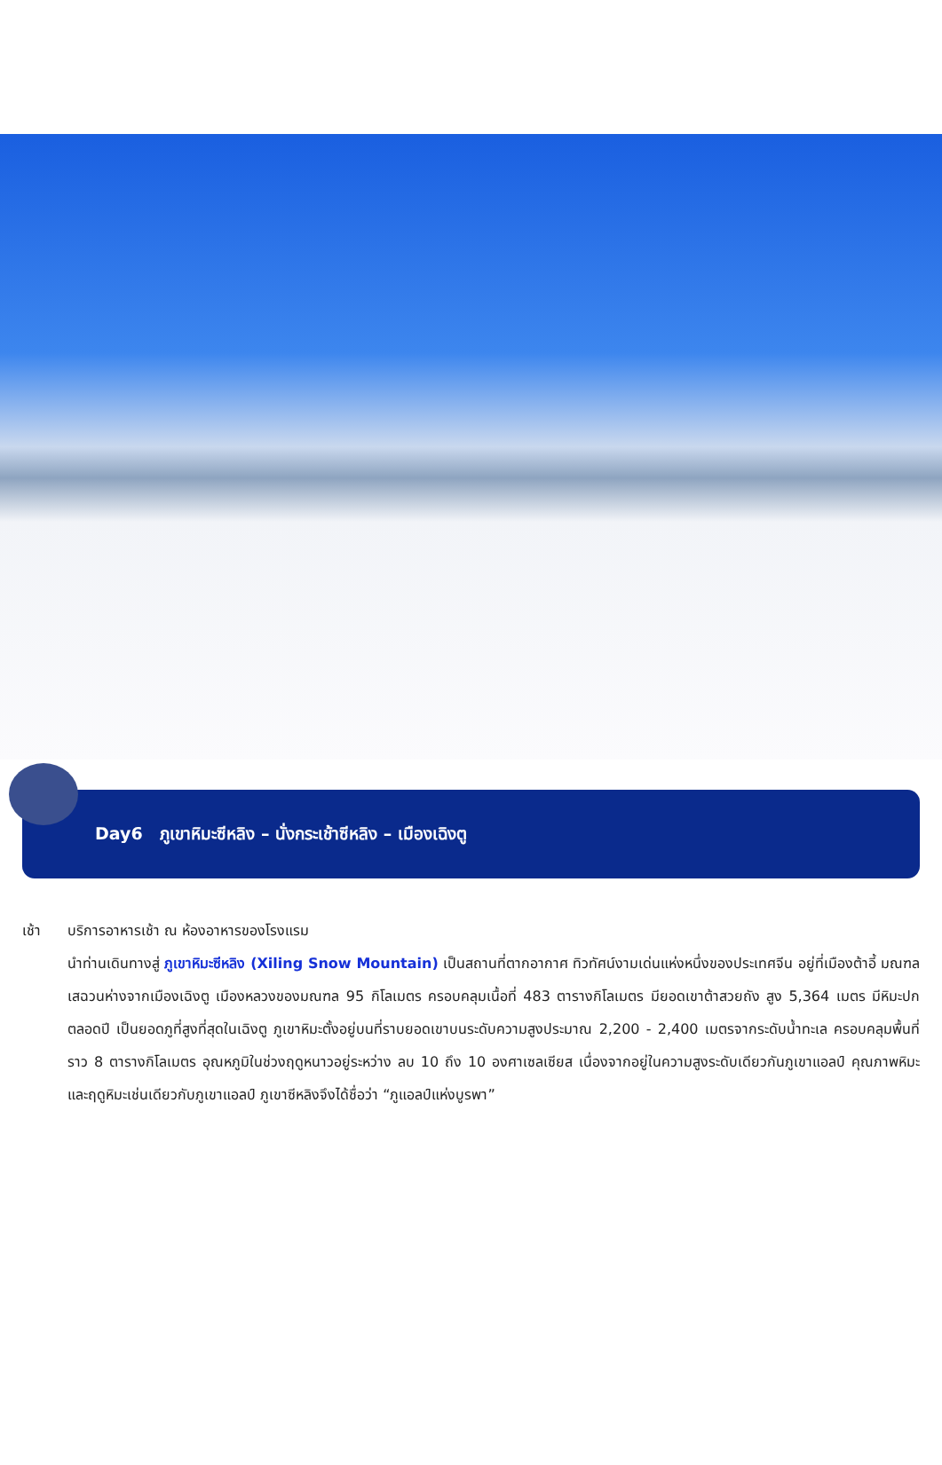Day6 ภูเขาหิมะซีหลิง – นั่งกระเช้าซีหลิง – เมืองเฉิงตู
เช้า บริการอาหารเช้า ณ ห้องอาหารของโรงแรม
นำท่านเดินทางสู่ ภูเขาหิมะซีหลิง (Xiling Snow Mountain) เป็นสถานที่ตากอากาศ ทิวทัศน์งามเด่นแห่งหนึ่งของประเทศจีน อยู่ที่เมืองต้าอี้ มณฑลเสฉวนห่างจากเมืองเฉิงตู เมืองหลวงของมณฑล 95 กิโลเมตร ครอบคลุมเนื้อที่ 483 ตารางกิโลเมตร มียอดเขาต้าสวยถัง สูง 5,364 เมตร มีหิมะปกตลอดปี เป็นยอดภูที่สูงที่สุดในเฉิงตู ภูเขาหิมะตั้งอยู่บนที่ราบยอดเขาบนระดับความสูงประมาณ 2,200 - 2,400 เมตรจากระดับน้ำทะเล ครอบคลุมพื้นที่ราว 8 ตารางกิโลเมตร อุณหภูมิในช่วงฤดูหนาวอยู่ระหว่าง ลบ 10 ถึง 10 องศาเซลเซียส เนื่องจากอยู่ในความสูงระดับเดียวกันภูเขาแอลป์ คุณภาพหิมะและฤดูหิมะเช่นเดียวกับภูเขาแอลป์ ภูเขาซีหลิงจึงได้ชื่อว่า “ภูแอลป์แห่งบูรพา”